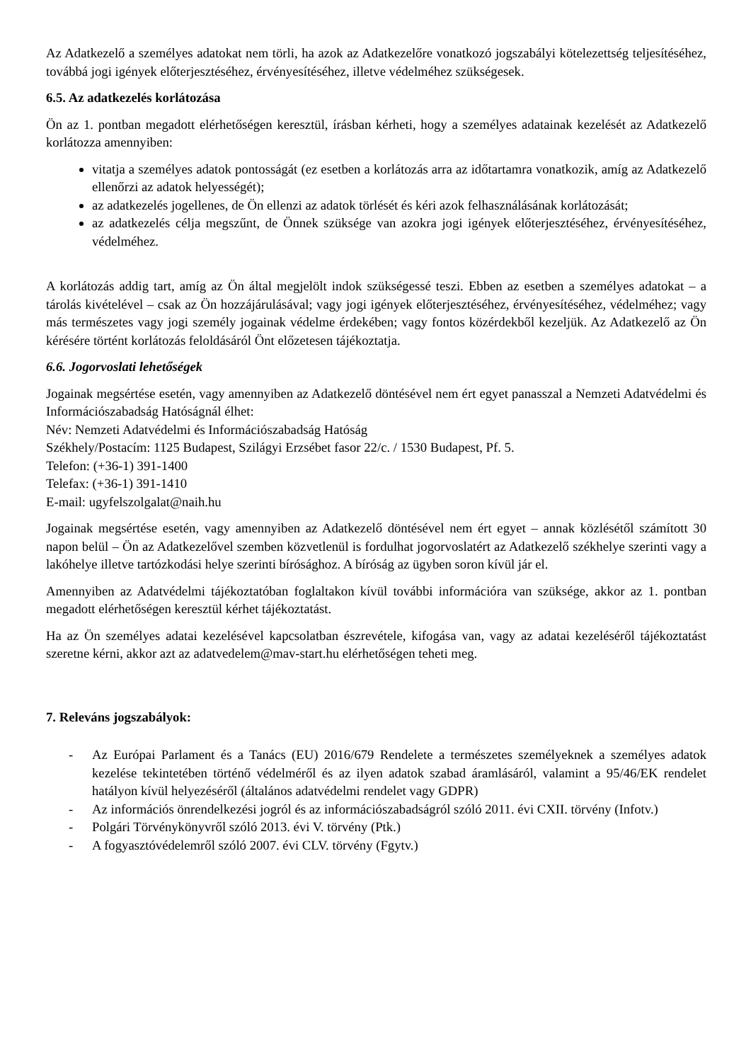Az Adatkezelő a személyes adatokat nem törli, ha azok az Adatkezelőre vonatkozó jogszabályi kötelezettség teljesítéséhez, továbbá jogi igények előterjesztéséhez, érvényesítéséhez, illetve védelméhez szükségesek.
6.5. Az adatkezelés korlátozása
Ön az 1. pontban megadott elérhetőségen keresztül, írásban kérheti, hogy a személyes adatainak kezelését az Adatkezelő korlátozza amennyiben:
vitatja a személyes adatok pontosságát (ez esetben a korlátozás arra az időtartamra vonatkozik, amíg az Adatkezelő ellenőrzi az adatok helyességét);
az adatkezelés jogellenes, de Ön ellenzi az adatok törlését és kéri azok felhasználásának korlátozását;
az adatkezelés célja megszűnt, de Önnek szüksége van azokra jogi igények előterjesztéséhez, érvényesítéséhez, védelméhez.
A korlátozás addig tart, amíg az Ön által megjelölt indok szükségessé teszi. Ebben az esetben a személyes adatokat – a tárolás kivételével – csak az Ön hozzájárulásával; vagy jogi igények előterjesztéséhez, érvényesítéséhez, védelméhez; vagy más természetes vagy jogi személy jogainak védelme érdekében; vagy fontos közérdekből kezeljük. Az Adatkezelő az Ön kérésére történt korlátozás feloldásáról Önt előzetesen tájékoztatja.
6.6. Jogorvoslati lehetőségek
Jogainak megsértése esetén, vagy amennyiben az Adatkezelő döntésével nem ért egyet panasszal a Nemzeti Adatvédelmi és Információszabadság Hatóságnál élhet:
Név: Nemzeti Adatvédelmi és Információszabadság Hatóság
Székhely/Postacím: 1125 Budapest, Szilágyi Erzsébet fasor 22/c. / 1530 Budapest, Pf. 5.
Telefon: (+36-1) 391-1400
Telefax: (+36-1) 391-1410
E-mail: ugyfelszolgalat@naih.hu
Jogainak megsértése esetén, vagy amennyiben az Adatkezelő döntésével nem ért egyet – annak közlésétől számított 30 napon belül – Ön az Adatkezelővel szemben közvetlenül is fordulhat jogorvoslatért az Adatkezelő székhelye szerinti vagy a lakóhelye illetve tartózkodási helye szerinti bírósághoz. A bíróság az ügyben soron kívül jár el.
Amennyiben az Adatvédelmi tájékoztatóban foglaltakon kívül további információra van szüksége, akkor az 1. pontban megadott elérhetőségen keresztül kérhet tájékoztatást.
Ha az Ön személyes adatai kezelésével kapcsolatban észrevétele, kifogása van, vagy az adatai kezeléséről tájékoztatást szeretne kérni, akkor azt az adatvedelem@mav-start.hu elérhetőségen teheti meg.
7. Releváns jogszabályok:
- Az Európai Parlament és a Tanács (EU) 2016/679 Rendelete a természetes személyeknek a személyes adatok kezelése tekintetében történő védelméről és az ilyen adatok szabad áramlásáról, valamint a 95/46/EK rendelet hatályon kívül helyezéséről (általános adatvédelmi rendelet vagy GDPR)
- Az információs önrendelkezési jogról és az információszabadságról szóló 2011. évi CXII. törvény (Infotv.)
- Polgári Törvénykönyvről szóló 2013. évi V. törvény (Ptk.)
- A fogyasztóvédelemről szóló 2007. évi CLV. törvény (Fgytv.)